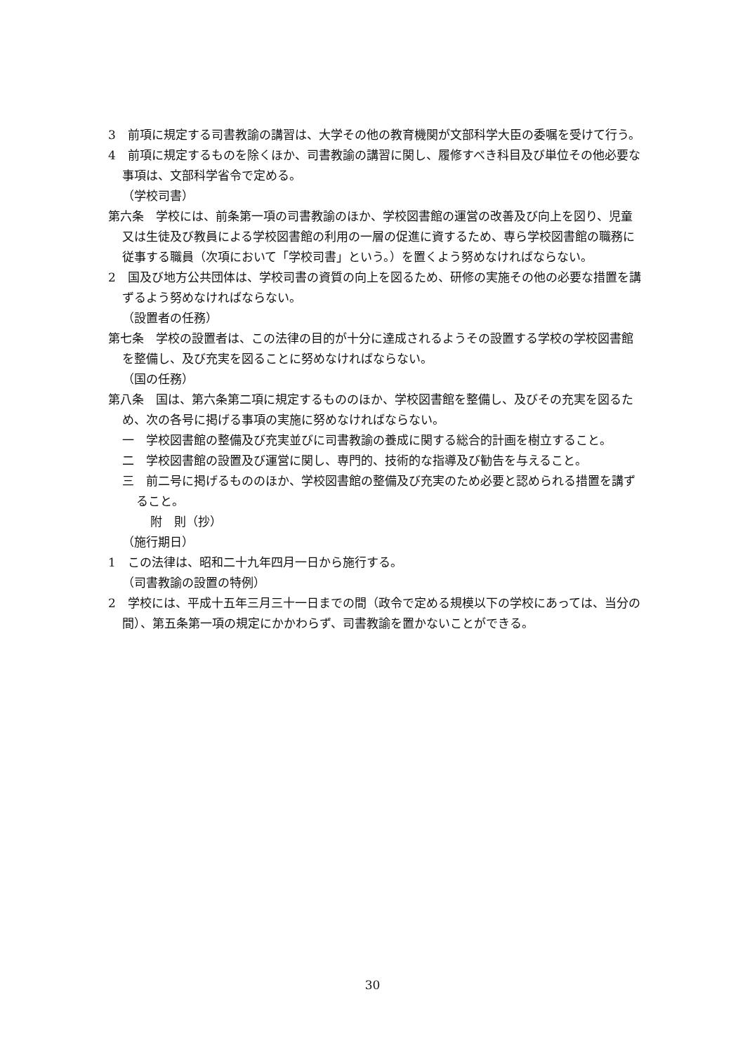3　前項に規定する司書教諭の講習は、大学その他の教育機関が文部科学大臣の委嘱を受けて行う。
4　前項に規定するものを除くほか、司書教諭の講習に関し、履修すべき科目及び単位その他必要な事項は、文部科学省令で定める。
（学校司書）
第六条　学校には、前条第一項の司書教諭のほか、学校図書館の運営の改善及び向上を図り、児童又は生徒及び教員による学校図書館の利用の一層の促進に資するため、専ら学校図書館の職務に従事する職員（次項において「学校司書」という。）を置くよう努めなければならない。
2　国及び地方公共団体は、学校司書の資質の向上を図るため、研修の実施その他の必要な措置を講ずるよう努めなければならない。
（設置者の任務）
第七条　学校の設置者は、この法律の目的が十分に達成されるようその設置する学校の学校図書館を整備し、及び充実を図ることに努めなければならない。
（国の任務）
第八条　国は、第六条第二項に規定するもののほか、学校図書館を整備し、及びその充実を図るため、次の各号に掲げる事項の実施に努めなければならない。
一　学校図書館の整備及び充実並びに司書教諭の養成に関する総合的計画を樹立すること。
二　学校図書館の設置及び運営に関し、専門的、技術的な指導及び勧告を与えること。
三　前二号に掲げるもののほか、学校図書館の整備及び充実のため必要と認められる措置を講ずること。
附　則（抄）
（施行期日）
1　この法律は、昭和二十九年四月一日から施行する。
（司書教諭の設置の特例）
2　学校には、平成十五年三月三十一日までの間（政令で定める規模以下の学校にあっては、当分の間）、第五条第一項の規定にかかわらず、司書教諭を置かないことができる。
30